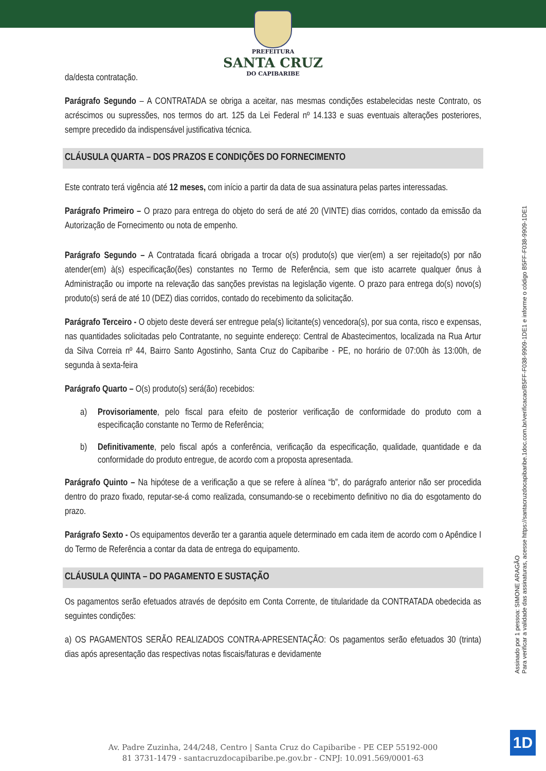PREFEITURA
SANTA CRUZ
DO CAPIBARIBE
da/desta contratação.
Parágrafo Segundo – A CONTRATADA se obriga a aceitar, nas mesmas condições estabelecidas neste Contrato, os acréscimos ou supressões, nos termos do art. 125 da Lei Federal nº 14.133 e suas eventuais alterações posteriores, sempre precedido da indispensável justificativa técnica.
CLÁUSULA QUARTA – DOS PRAZOS E CONDIÇÕES DO FORNECIMENTO
Este contrato terá vigência até 12 meses, com início a partir da data de sua assinatura pelas partes interessadas.
Parágrafo Primeiro – O prazo para entrega do objeto do será de até 20 (VINTE) dias corridos, contado da emissão da Autorização de Fornecimento ou nota de empenho.
Parágrafo Segundo – A Contratada ficará obrigada a trocar o(s) produto(s) que vier(em) a ser rejeitado(s) por não atender(em) à(s) especificação(ões) constantes no Termo de Referência, sem que isto acarrete qualquer ônus à Administração ou importe na relevação das sanções previstas na legislação vigente. O prazo para entrega do(s) novo(s) produto(s) será de até 10 (DEZ) dias corridos, contado do recebimento da solicitação.
Parágrafo Terceiro - O objeto deste deverá ser entregue pela(s) licitante(s) vencedora(s), por sua conta, risco e expensas, nas quantidades solicitadas pelo Contratante, no seguinte endereço: Central de Abastecimentos, localizada na Rua Artur da Silva Correia nº 44, Bairro Santo Agostinho, Santa Cruz do Capibaribe - PE, no horário de 07:00h às 13:00h, de segunda à sexta-feira
Parágrafo Quarto – O(s) produto(s) será(ão) recebidos:
a) Provisoriamente, pelo fiscal para efeito de posterior verificação de conformidade do produto com a especificação constante no Termo de Referência;
b) Definitivamente, pelo fiscal após a conferência, verificação da especificação, qualidade, quantidade e da conformidade do produto entregue, de acordo com a proposta apresentada.
Parágrafo Quinto – Na hipótese de a verificação a que se refere à alínea “b”, do parágrafo anterior não ser procedida dentro do prazo fixado, reputar-se-á como realizada, consumando-se o recebimento definitivo no dia do esgotamento do prazo.
Parágrafo Sexto - Os equipamentos deverão ter a garantia aquele determinado em cada item de acordo com o Apêndice I do Termo de Referência a contar da data de entrega do equipamento.
CLÁUSULA QUINTA – DO PAGAMENTO E SUSTAÇÃO
Os pagamentos serão efetuados através de depósito em Conta Corrente, de titularidade da CONTRATADA obedecida as seguintes condições:
a) OS PAGAMENTOS SERÃO REALIZADOS CONTRA-APRESENTAÇÃO: Os pagamentos serão efetuados 30 (trinta) dias após apresentação das respectivas notas fiscais/faturas e devidamente
Assinado por 1 pessoa: SIMONE ARAGÃO
Para verificar a validade das assinaturas, acesse https://santacruzdocapibaribe.1doc.com.br/verificacao/B5FF-F038-9909-1DE1 e informe o código B5FF-F038-9909-1DE1
Av. Padre Zuzinha, 244/248, Centro | Santa Cruz do Capibaribe - PE CEP 55192-000
81 3731-1479 - santacruzdocapibaribe.pe.gov.br - CNPJ: 10.091.569/0001-63
1D